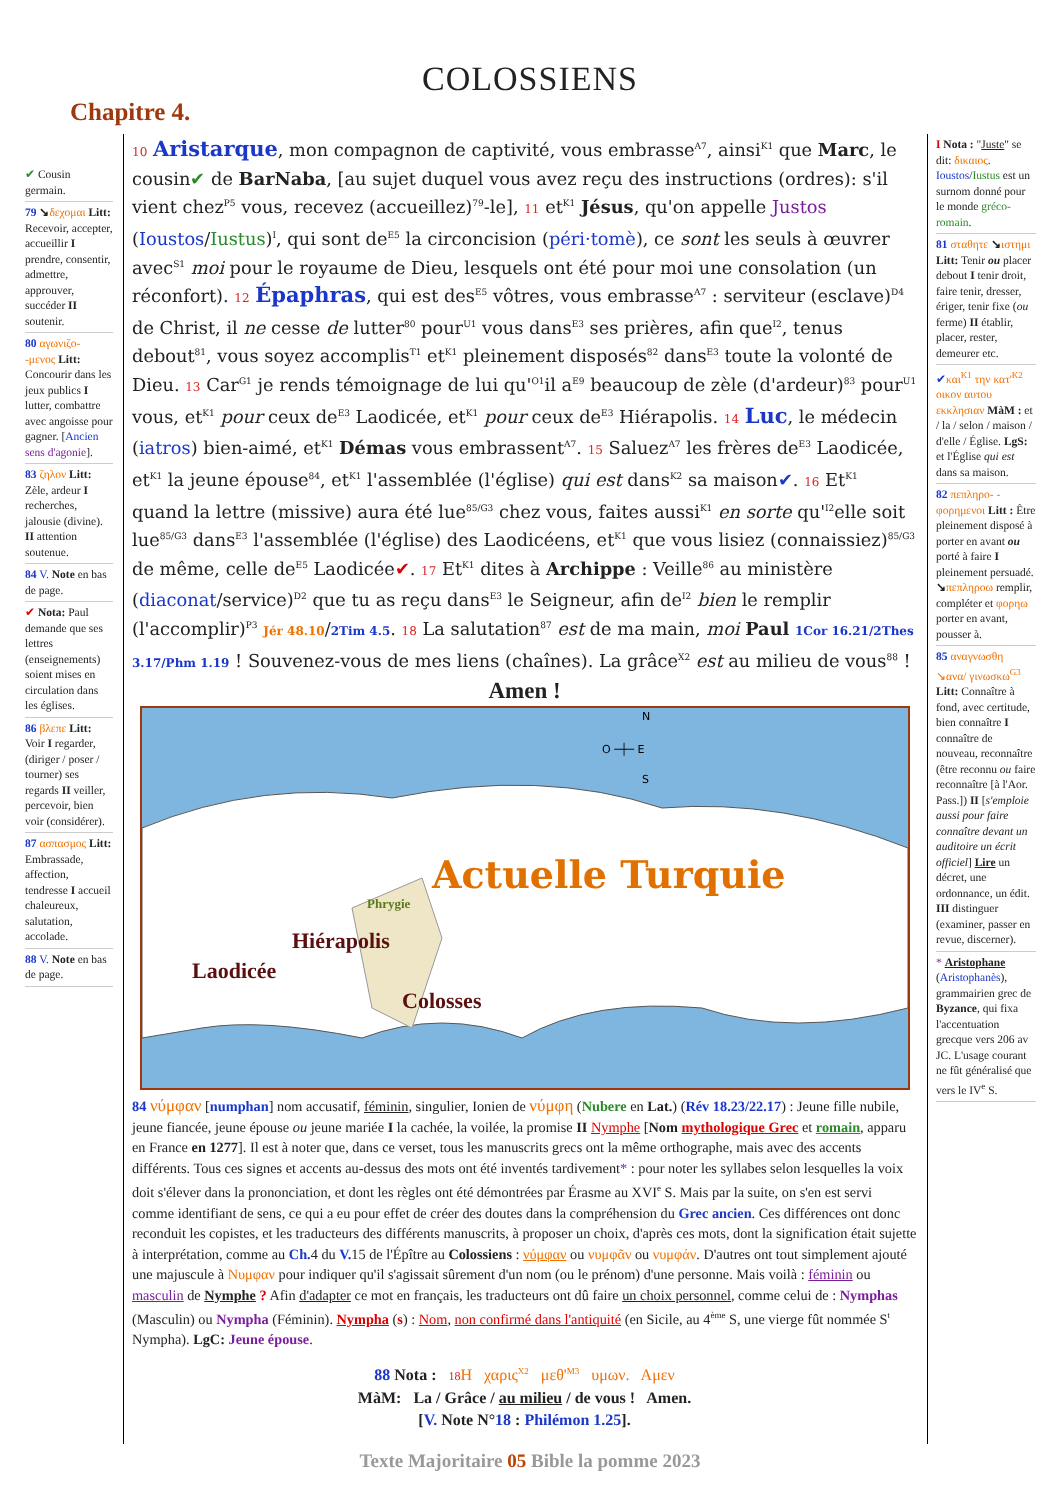COLOSSIENS
Chapitre 4.
✔ Cousin germain.
79 ↘δεχομαι Litt: Recevoir, accepter, accueillir I prendre, consentir, admettre, approuver, succéder II soutenir.
80 αγωνιζο- -μενος Litt: Concourir dans les jeux publics I lutter, combattre avec angoisse pour gagner. [Ancien sens d'agonie].
83 ζηλον Litt: Zèle, ardeur I recherches, jalousie (divine). II attention soutenue.
84 V. Note en bas de page.
✔ Nota: Paul demande que ses lettres (enseignements) soient mises en circulation dans les églises.
86 βλεπε Litt: Voir I regarder, (diriger / poser / tourner) ses regards II veiller, percevoir, bien voir (considérer).
87 ασπασμος Litt: Embrassade, affection, tendresse I accueil chaleureux, salutation, accolade.
88 V. Note en bas de page.
10 Aristarque, mon compagnon de captivité, vous embrasse<sup>A7</sup>, ainsi<sup>K1</sup> que Marc, le cousin✔ de BarNaba, [au sujet duquel vous avez reçu des instructions (ordres): s'il vient chez<sup>P5</sup> vous, recevez (accueillez)<sup>79</sup>-le], 11 et<sup>K1</sup> Jésus, qu'on appelle Justos (Ioustos/Iustus)<sup>I</sup>, qui sont de<sup>E5</sup> la circoncision (péri·tomè), ce sont les seuls à œuvrer avec<sup>S1</sup> moi pour le royaume de Dieu, lesquels ont été pour moi une consolation (un réconfort). 12 Épaphras, qui est des<sup>E5</sup> vôtres, vous embrasse<sup>A7</sup> : serviteur (esclave)<sup>D4</sup> de Christ, il ne cesse de lutter<sup>80</sup> pour<sup>U1</sup> vous dans<sup>E3</sup> ses prières, afin que<sup>I2</sup>, tenus debout<sup>81</sup>, vous soyez accomplis<sup>T1</sup> et<sup>K1</sup> pleinement disposés<sup>82</sup> dans<sup>E3</sup> toute la volonté de Dieu. 13 Car<sup>G1</sup> je rends témoignage de lui qu'<sup>O1</sup>il a<sup>E9</sup> beaucoup de zèle (d'ardeur)<sup>83</sup> pour<sup>U1</sup> vous, et<sup>K1</sup> pour ceux de<sup>E3</sup> Laodicée, et<sup>K1</sup> pour ceux de<sup>E3</sup> Hiérapolis. 14 Luc, le médecin (iatros) bien-aimé, et<sup>K1</sup> Démas vous embrassent<sup>A7</sup>. 15 Saluez<sup>A7</sup> les frères de<sup>E3</sup> Laodicée, et<sup>K1</sup> la jeune épouse<sup>84</sup>, et<sup>K1</sup> l'assemblée (l'église) qui est dans<sup>K2</sup> sa maison✔. 16 Et<sup>K1</sup> quand la lettre (missive) aura été lue<sup>85/G3</sup> chez vous, faites aussi<sup>K1</sup> en sorte qu'<sup>I2</sup>elle soit lue<sup>85/G3</sup> dans<sup>E3</sup> l'assemblée (l'église) des Laodicéens, et<sup>K1</sup> que vous lisiez (connaissiez)<sup>85/G3</sup> de même, celle de<sup>E5</sup> Laodicée✔. 17 Et<sup>K1</sup> dites à Archippe : Veille<sup>86</sup> au ministère (diaconat/service)<sup>D2</sup> que tu as reçu dans<sup>E3</sup> le Seigneur, afin de<sup>I2</sup> bien le remplir (l'accomplir)<sup>P3</sup> Jér 48.10/2Tim 4.5. 18 La salutation<sup>87</sup> est de ma main, moi Paul 1Cor 16.21/2Thes 3.17/Phm 1.19 ! Souvenez-vous de mes liens (chaînes). La grâce<sup>X2</sup> est au milieu de vous<sup>88</sup> !
Amen !
N
O ─┼─ E
S
Actuelle Turquie
Phrygie
Hiérapolis
Laodicée
Colosses
84 νύμφαν [numphan] nom accusatif, féminin, singulier, Ionien de νύμφη (Nubere en Lat.) (Rév 18.23/22.17) : Jeune fille nubile, jeune fiancée, jeune épouse ou jeune mariée I la cachée, la voilée, la promise II Nymphe [Nom mythologique Grec et romain, apparu en France en 1277]. Il est à noter que, dans ce verset, tous les manuscrits grecs ont la même orthographe, mais avec des accents différents. Tous ces signes et accents au-dessus des mots ont été inventés tardivement* : pour noter les syllabes selon lesquelles la voix doit s'élever dans la prononciation, et dont les règles ont été démontrées par Érasme au XVI<sup>e</sup> S. Mais par la suite, on s'en est servi comme identifiant de sens, ce qui a eu pour effet de créer des doutes dans la compréhension du Grec ancien. Ces différences ont donc reconduit les copistes, et les traducteurs des différents manuscrits, à proposer un choix, d'après ces mots, dont la signification était sujette à interprétation, comme au Ch. 4 du V. 15 de l'Épître au Colossiens : νύμφαν ou νυμφᾶν ou νυμφάν. D'autres ont tout simplement ajouté une majuscule à Νυμφαν pour indiquer qu'il s'agissait sûrement d'un nom (ou le prénom) d'une personne. Mais voilà : féminin ou masculin de Nymphe ? Afin d'adapter ce mot en français, les traducteurs ont dû faire un choix personnel, comme celui de : Nymphas (Masculin) ou Nympha (Féminin). Nympha (s) : Nom, non confirmé dans l'antiquité (en Sicile, au 4<sup>ème</sup> S, une vierge fût nommée S<sup>t</sup> Nympha). LgC: Jeune épouse.
88 Nota : 18 Η χαρις<sup>X2</sup> μεθ'<sup>M3</sup> υμων. Αμεν
MàM: La / Grâce / au milieu / de vous ! Amen.
[V. Note N°18 : Philémon 1.25].
I Nota : "Juste" se dit: δικαιος. Ioustos/Iustus est un surnom donné pour le monde gréco-romain.
81 σταθητε ↘ιστημι Litt: Tenir ou placer debout I tenir droit, faire tenir, dresser, ériger, tenir fixe (ou ferme) II établir, placer, rester, demeurer etc.
✔και<sup>K1</sup> την κατ'<sup>K2</sup> οικον αυτου εκκλησιαν MàM : et / la / selon / maison / d'elle / Église. LgS: et l'Église qui est dans sa maison.
82 πεπληρο- - φορημενοι Litt : Être pleinement disposé à porter en avant ou porté à faire I pleinement persuadé. ↘πεπληροω remplir, compléter et φορηω porter en avant, pousser à.
85 αναγνωσθη ↘ανα/ γινωσκω<sup>G3</sup> Litt: Connaître à fond, avec certitude, bien connaître I connaître de nouveau, reconnaître (être reconnu ou faire reconnaître [à l'Aor. Pass.]) II [s'emploie aussi pour faire connaître devant un auditoire un écrit officiel] Lire un décret, une ordonnance, un édit. III distinguer (examiner, passer en revue, discerner).
* Aristophane (Aristophanès), grammairien grec de Byzance, qui fixa l'accentuation grecque vers 206 av JC. L'usage courant ne fût généralisé que vers le IV<sup>e</sup> S.
Texte Majoritaire 05 Bible la pomme 2023